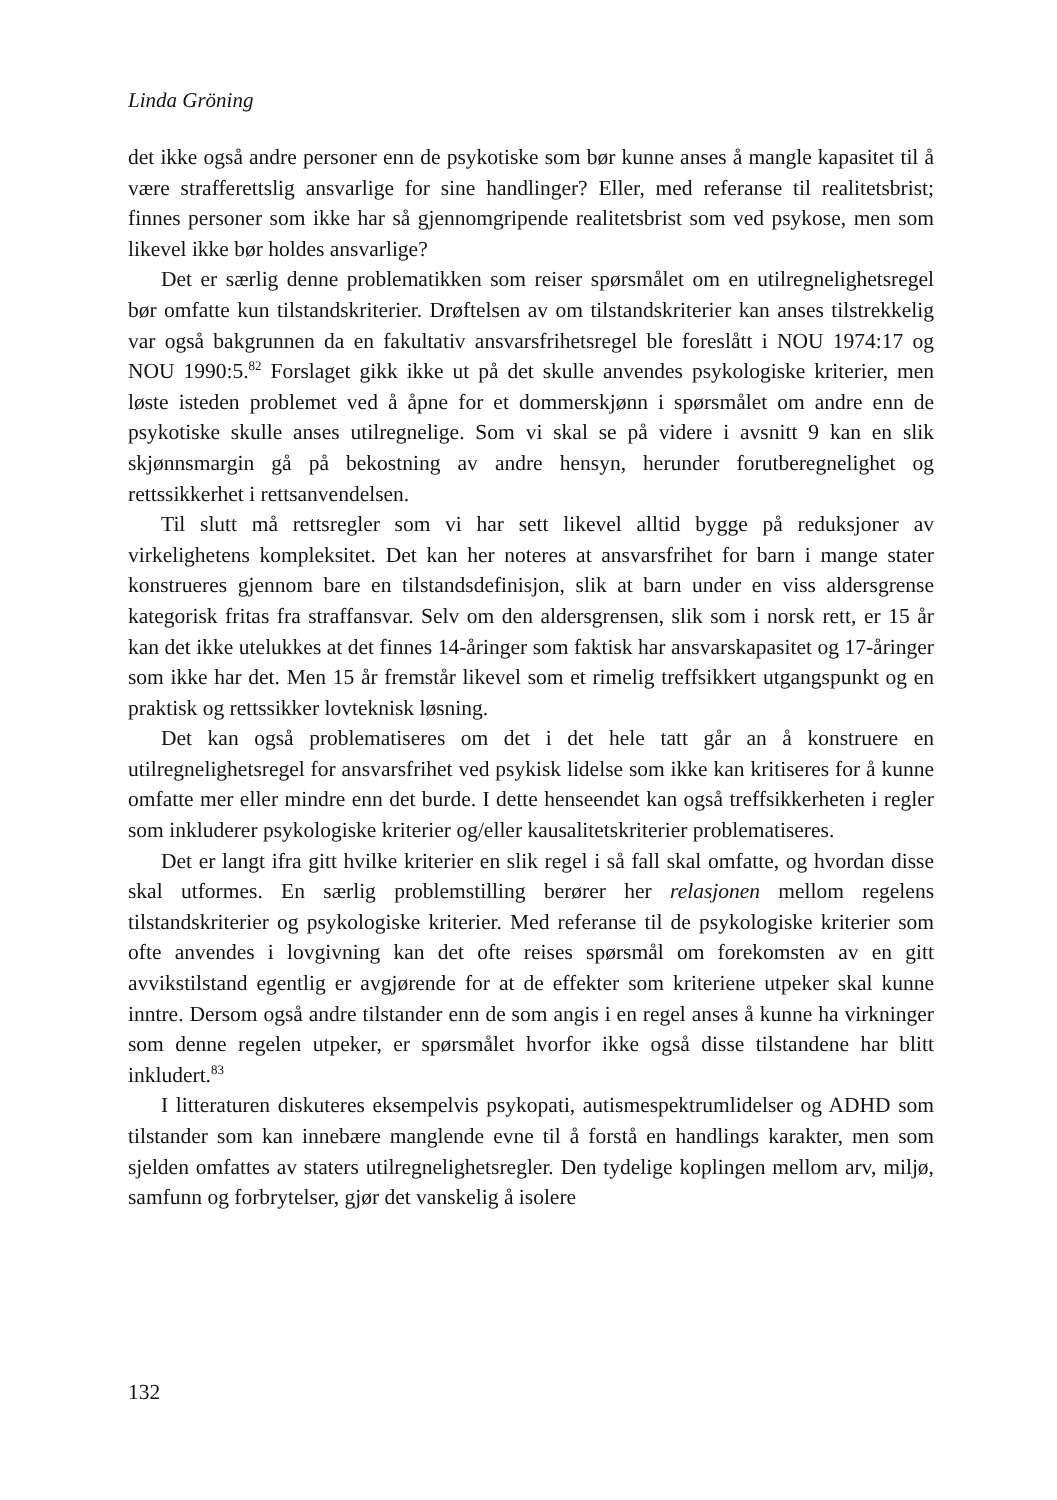Linda Gröning
det ikke også andre personer enn de psykotiske som bør kunne anses å mangle kapasitet til å være strafferettslig ansvarlige for sine handlinger? Eller, med referanse til realitetsbrist; finnes personer som ikke har så gjennomgripende realitetsbrist som ved psykose, men som likevel ikke bør holdes ansvarlige?
Det er særlig denne problematikken som reiser spørsmålet om en utilregnelighetsregel bør omfatte kun tilstandskriterier. Drøftelsen av om tilstandskriterier kan anses tilstrekkelig var også bakgrunnen da en fakultativ ansvarsfrihetsregel ble foreslått i NOU 1974:17 og NOU 1990:5.<sup>82</sup> Forslaget gikk ikke ut på det skulle anvendes psykologiske kriterier, men løste isteden problemet ved å åpne for et dommerskjønn i spørsmålet om andre enn de psykotiske skulle anses utilregnelige. Som vi skal se på videre i avsnitt 9 kan en slik skjønnsmargin gå på bekostning av andre hensyn, herunder forutberegnelighet og rettssikkerhet i rettsanvendelsen.
Til slutt må rettsregler som vi har sett likevel alltid bygge på reduksjoner av virkelighetens kompleksitet. Det kan her noteres at ansvarsfrihet for barn i mange stater konstrueres gjennom bare en tilstandsdefinisjon, slik at barn under en viss aldersgrense kategorisk fritas fra straffansvar. Selv om den aldersgrensen, slik som i norsk rett, er 15 år kan det ikke utelukkes at det finnes 14-åringer som faktisk har ansvarskapasitet og 17-åringer som ikke har det. Men 15 år fremstår likevel som et rimelig treffsikkert utgangspunkt og en praktisk og rettssikker lovteknisk løsning.
Det kan også problematiseres om det i det hele tatt går an å konstruere en utilregnelighetsregel for ansvarsfrihet ved psykisk lidelse som ikke kan kritiseres for å kunne omfatte mer eller mindre enn det burde. I dette henseendet kan også treffsikkerheten i regler som inkluderer psykologiske kriterier og/eller kausalitetskriterier problematiseres.
Det er langt ifra gitt hvilke kriterier en slik regel i så fall skal omfatte, og hvordan disse skal utformes. En særlig problemstilling berører her relasjonen mellom regelens tilstandskriterier og psykologiske kriterier. Med referanse til de psykologiske kriterier som ofte anvendes i lovgivning kan det ofte reises spørsmål om forekomsten av en gitt avvikstilstand egentlig er avgjørende for at de effekter som kriteriene utpeker skal kunne inntre. Dersom også andre tilstander enn de som angis i en regel anses å kunne ha virkninger som denne regelen utpeker, er spørsmålet hvorfor ikke også disse tilstandene har blitt inkludert.<sup>83</sup>
I litteraturen diskuteres eksempelvis psykopati, autismespektrumlidelser og ADHD som tilstander som kan innebære manglende evne til å forstå en handlings karakter, men som sjelden omfattes av staters utilregnelighetsregler. Den tydelige koplingen mellom arv, miljø, samfunn og forbrytelser, gjør det vanskelig å isolere
132